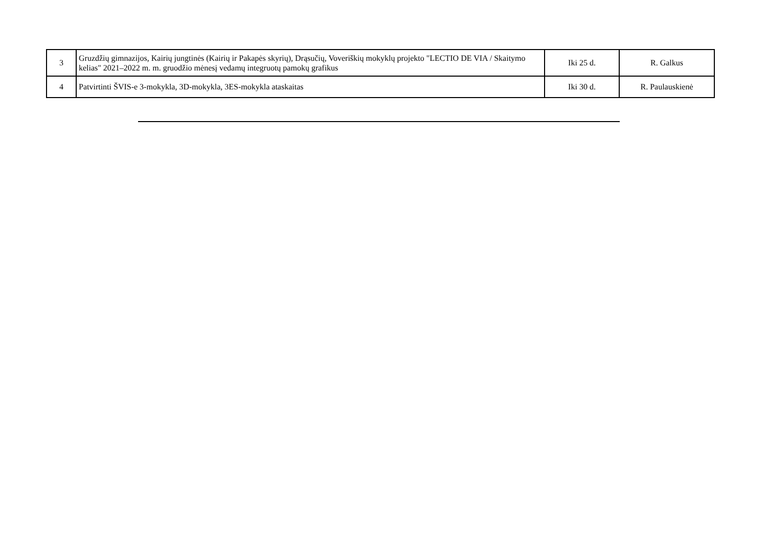| 3 | Gruzdžių gimnazijos, Kairių jungtinės (Kairių ir Pakapės skyrių), Drąsučių, Voveriškių mokyklų projekto "LECTIO DE VIA / Skaitymo kelias" 2021–2022 m. m. gruodžio mėnesį vedamų integruotų pamokų grafikus | Iki 25 d. | R. Galkus |
| 4 | Patvirtinti ŠVIS-e 3-mokykla, 3D-mokykla, 3ES-mokykla ataskaitas | Iki 30 d. | R. Paulauskienė |